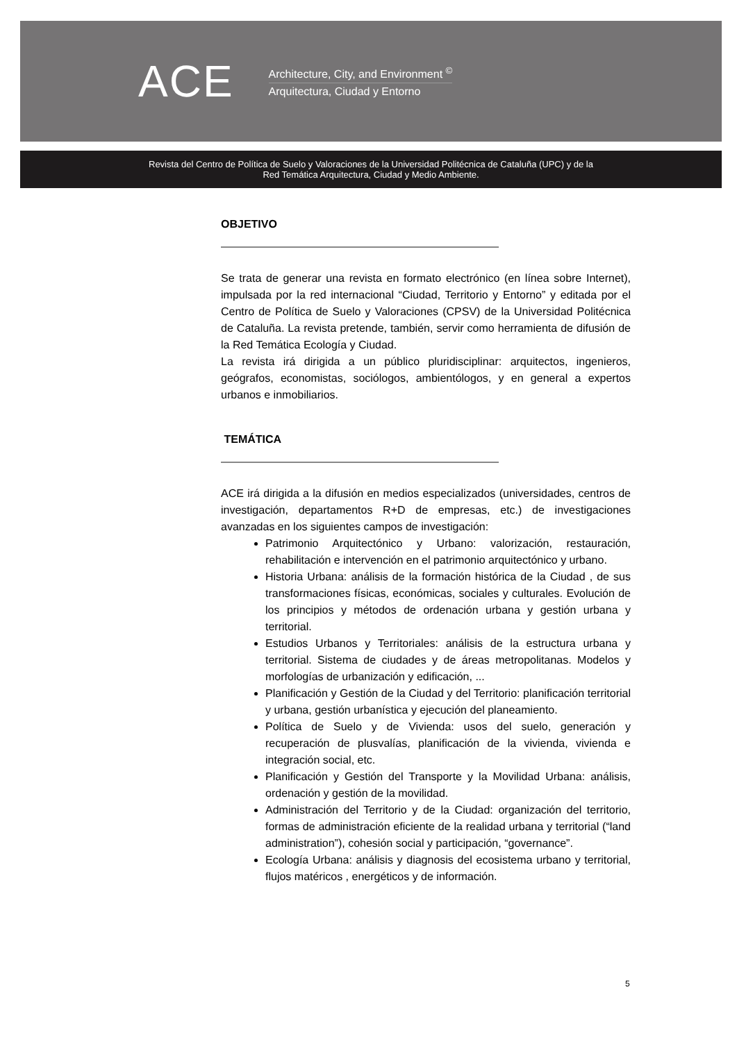ACE
Architecture, City, and Environment <sup>©</sup>
Arquitectura, Ciudad y Entorno
Revista del Centro de Política de Suelo y Valoraciones de la Universidad Politécnica de Cataluña (UPC) y de la
Red Temática Arquitectura, Ciudad y Medio Ambiente.
OBJETIVO
Se trata de generar una revista en formato electrónico (en línea sobre Internet), impulsada por la red internacional “Ciudad, Territorio y Entorno” y editada por el Centro de Política de Suelo y Valoraciones (CPSV) de la Universidad Politécnica de Cataluña. La revista pretende, también, servir como herramienta de difusión de la Red Temática Ecología y Ciudad.
La revista irá dirigida a un público pluridisciplinar: arquitectos, ingenieros, geógrafos, economistas, sociólogos, ambientólogos, y en general a expertos urbanos e inmobiliarios.
TEMÁTICA
ACE irá dirigida a la difusión en medios especializados (universidades, centros de investigación, departamentos R+D de empresas, etc.) de investigaciones avanzadas en los siguientes campos de investigación:
Patrimonio Arquitectónico y Urbano: valorización, restauración, rehabilitación e intervención en el patrimonio arquitectónico y urbano.
Historia Urbana: análisis de la formación histórica de la Ciudad , de sus transformaciones físicas, económicas, sociales y culturales. Evolución de los principios y métodos de ordenación urbana y gestión urbana y territorial.
Estudios Urbanos y Territoriales: análisis de la estructura urbana y territorial. Sistema de ciudades y de áreas metropolitanas. Modelos y morfologías de urbanización y edificación, ...
Planificación y Gestión de la Ciudad y del Territorio: planificación territorial y urbana, gestión urbanística y ejecución del planeamiento.
Política de Suelo y de Vivienda: usos del suelo, generación y recuperación de plusvalías, planificación de la vivienda, vivienda e integración social, etc.
Planificación y Gestión del Transporte y la Movilidad Urbana: análisis, ordenación y gestión de la movilidad.
Administración del Territorio y de la Ciudad: organización del territorio, formas de administración eficiente de la realidad urbana y territorial (“land administration”), cohesión social y participación, “governance”.
Ecología Urbana: análisis y diagnosis del ecosistema urbano y territorial, flujos matéricos , energéticos y de información.
5